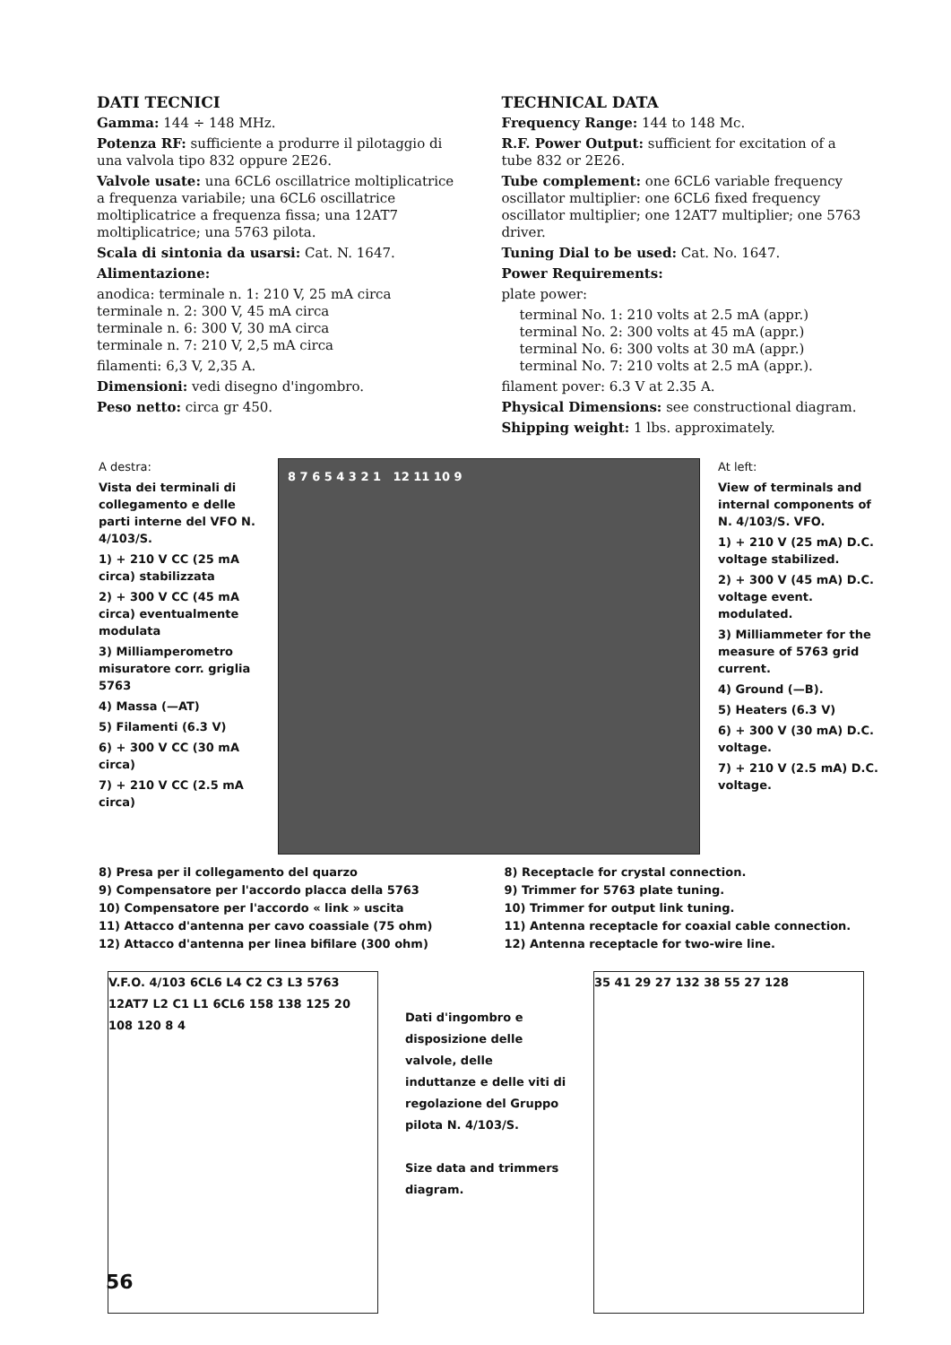DATI TECNICI
Gamma: 144 ÷ 148 MHz.
Potenza RF: sufficiente a produrre il pilotaggio di una valvola tipo 832 oppure 2E26.
Valvole usate: una 6CL6 oscillatrice moltiplicatrice a frequenza variabile; una 6CL6 oscillatrice moltiplicatrice a frequenza fissa; una 12AT7 moltiplicatrice; una 5763 pilota.
Scala di sintonia da usarsi: Cat. N. 1647.
Alimentazione:
anodica: terminale n. 1: 210 V, 25 mA circa
terminale n. 2: 300 V, 45 mA circa
terminale n. 6: 300 V, 30 mA circa
terminale n. 7: 210 V, 2,5 mA circa
filamenti: 6,3 V, 2,35 A.
Dimensioni: vedi disegno d'ingombro.
Peso netto: circa gr 450.
TECHNICAL DATA
Frequency Range: 144 to 148 Mc.
R.F. Power Output: sufficient for excitation of a tube 832 or 2E26.
Tube complement: one 6CL6 variable frequency oscillator multiplier: one 6CL6 fixed frequency oscillator multiplier; one 12AT7 multiplier; one 5763 driver.
Tuning Dial to be used: Cat. No. 1647.
Power Requirements:
plate power:
terminal No. 1: 210 volts at 2.5 mA (appr.)
terminal No. 2: 300 volts at 45 mA (appr.)
terminal No. 6: 300 volts at 30 mA (appr.)
terminal No. 7: 210 volts at 2.5 mA (appr.).
filament pover: 6.3 V at 2.35 A.
Physical Dimensions: see constructional diagram.
Shipping weight: 1 lbs. approximately.
A destra:
Vista dei terminali di collegamento e delle parti interne del VFO N. 4/103/S.
1) + 210 V CC (25 mA circa) stabilizzata
2) + 300 V CC (45 mA circa) eventualmente modulata
3) Milliamperometro misuratore corr. griglia 5763
4) Massa (—AT)
5) Filamenti (6.3 V)
6) + 300 V CC (30 mA circa)
7) + 210 V CC (2.5 mA circa)
8 7 6 5 4 3 2 1 12 11 10 9
At left:
View of terminals and internal components of N. 4/103/S. VFO.
1) + 210 V (25 mA) D.C. voltage stabilized.
2) + 300 V (45 mA) D.C. voltage event. modulated.
3) Milliammeter for the measure of 5763 grid current.
4) Ground (—B).
5) Heaters (6.3 V)
6) + 300 V (30 mA) D.C. voltage.
7) + 210 V (2.5 mA) D.C. voltage.
8) Presa per il collegamento del quarzo
9) Compensatore per l'accordo placca della 5763
10) Compensatore per l'accordo « link » uscita
11) Attacco d'antenna per cavo coassiale (75 ohm)
12) Attacco d'antenna per linea bifilare (300 ohm)
8) Receptacle for crystal connection.
9) Trimmer for 5763 plate tuning.
10) Trimmer for output link tuning.
11) Antenna receptacle for coaxial cable connection.
12) Antenna receptacle for two-wire line.
V.F.O. 4/103 6CL6 L4 C2 C3 L3 5763 12AT7 L2 C1 L1 6CL6 158 138 125 20 108 120 8 4
Dati d'ingombro e disposizione delle valvole, delle induttanze e delle viti di regolazione del Gruppo pilota N. 4/103/S.
Size data and trimmers diagram.
35 41 29 27 132 38 55 27 128
56